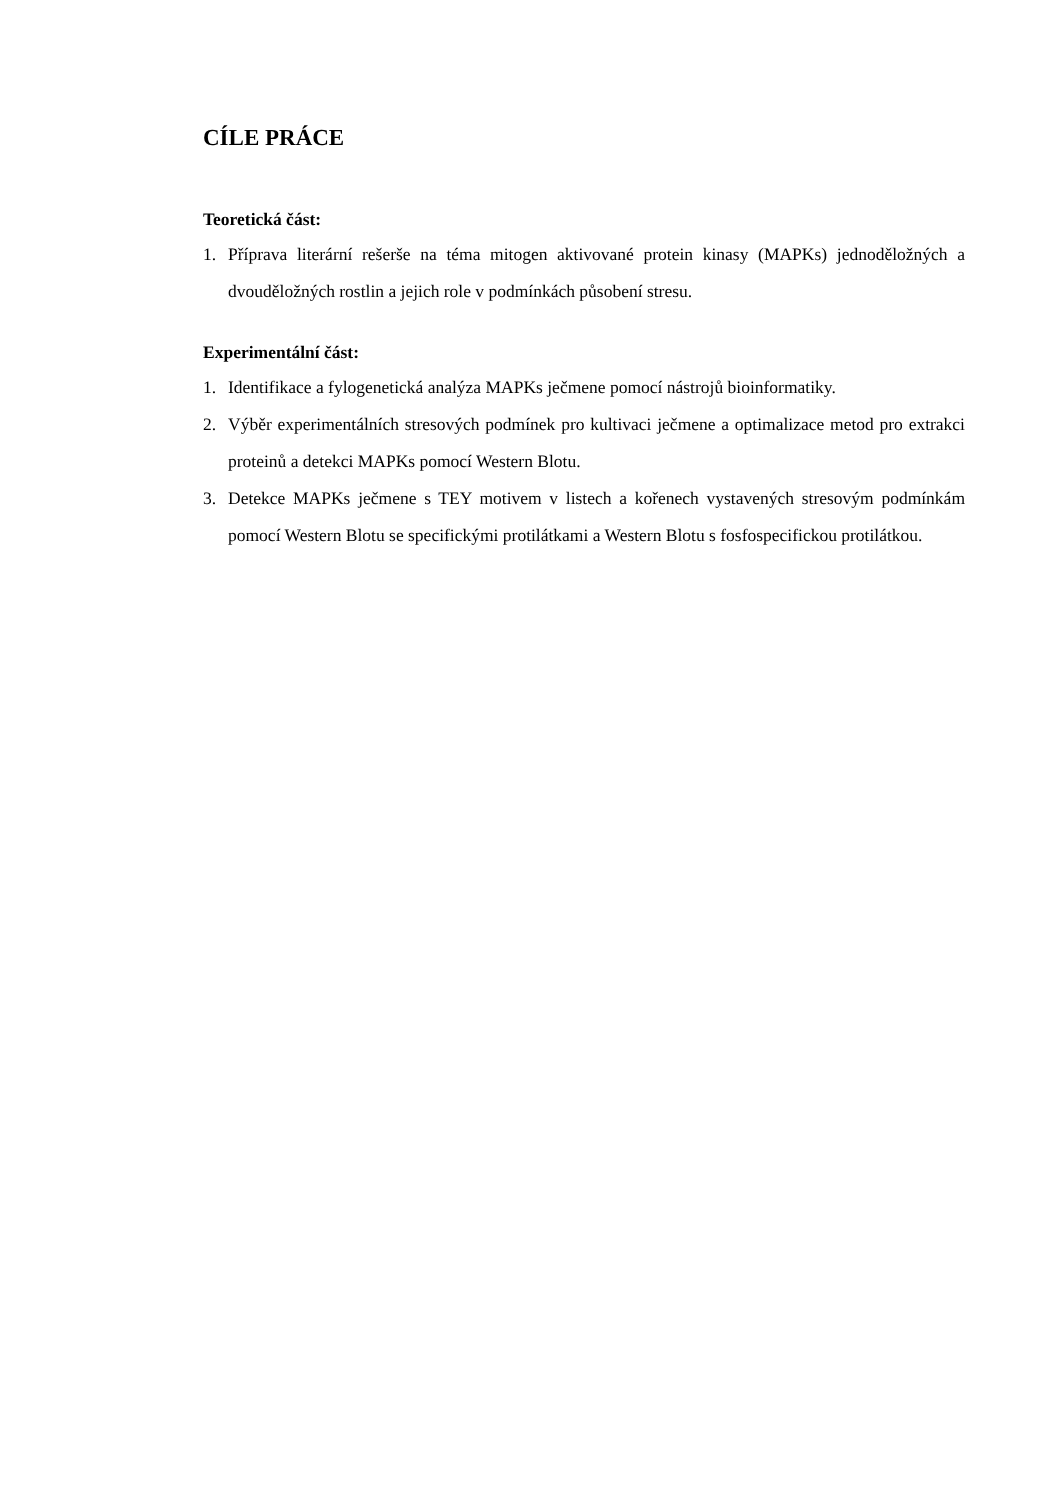CÍLE PRÁCE
Teoretická část:
1. Příprava literární rešerše na téma mitogen aktivované protein kinasy (MAPKs) jednoděložných a dvouděložných rostlin a jejich role v podmínkách působení stresu.
Experimentální část:
1. Identifikace a fylogenetická analýza MAPKs ječmene pomocí nástrojů bioinformatiky.
2. Výběr experimentálních stresových podmínek pro kultivaci ječmene a optimalizace metod pro extrakci proteinů a detekci MAPKs pomocí Western Blotu.
3. Detekce MAPKs ječmene s TEY motivem v listech a kořenech vystavených stresovým podmínkám pomocí Western Blotu se specifickými protilátkami a Western Blotu s fosfospecifickou protilátkou.